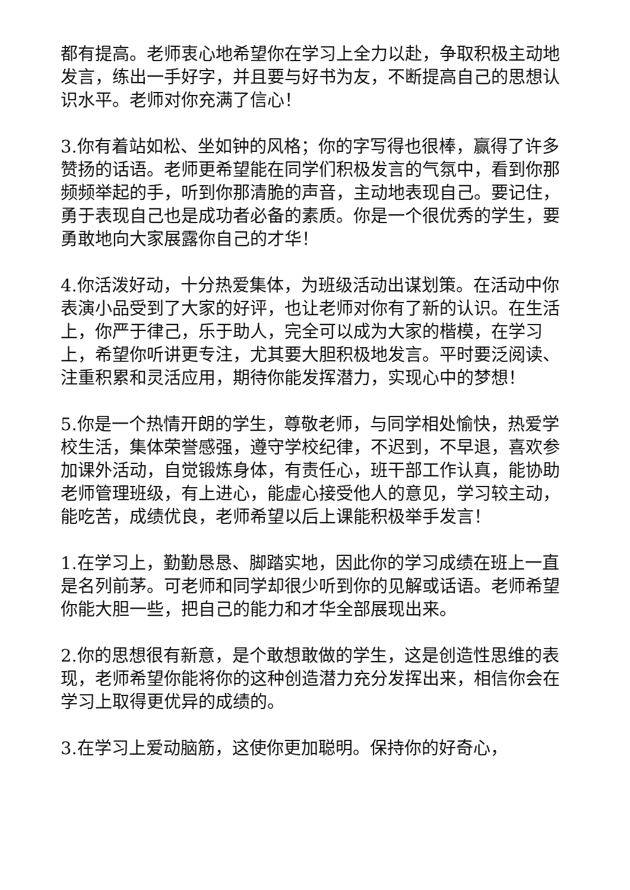都有提高。老师衷心地希望你在学习上全力以赴，争取积极主动地发言，练出一手好字，并且要与好书为友，不断提高自己的思想认识水平。老师对你充满了信心！
3.你有着站如松、坐如钟的风格；你的字写得也很棒，赢得了许多赞扬的话语。老师更希望能在同学们积极发言的气氛中，看到你那频频举起的手，听到你那清脆的声音，主动地表现自己。要记住，勇于表现自己也是成功者必备的素质。你是一个很优秀的学生，要勇敢地向大家展露你自己的才华！
4.你活泼好动，十分热爱集体，为班级活动出谋划策。在活动中你表演小品受到了大家的好评，也让老师对你有了新的认识。在生活上，你严于律己，乐于助人，完全可以成为大家的楷模，在学习上，希望你听讲更专注，尤其要大胆积极地发言。平时要泛阅读、注重积累和灵活应用，期待你能发挥潜力，实现心中的梦想！
5.你是一个热情开朗的学生，尊敬老师，与同学相处愉快，热爱学校生活，集体荣誉感强，遵守学校纪律，不迟到，不早退，喜欢参加课外活动，自觉锻炼身体，有责任心，班干部工作认真，能协助老师管理班级，有上进心，能虚心接受他人的意见，学习较主动，能吃苦，成绩优良，老师希望以后上课能积极举手发言！
1.在学习上，勤勤恳恳、脚踏实地，因此你的学习成绩在班上一直是名列前茅。可老师和同学却很少听到你的见解或话语。老师希望你能大胆一些，把自己的能力和才华全部展现出来。
2.你的思想很有新意，是个敢想敢做的学生，这是创造性思维的表现，老师希望你能将你的这种创造潜力充分发挥出来，相信你会在学习上取得更优异的成绩的。
3.在学习上爱动脑筋，这使你更加聪明。保持你的好奇心，